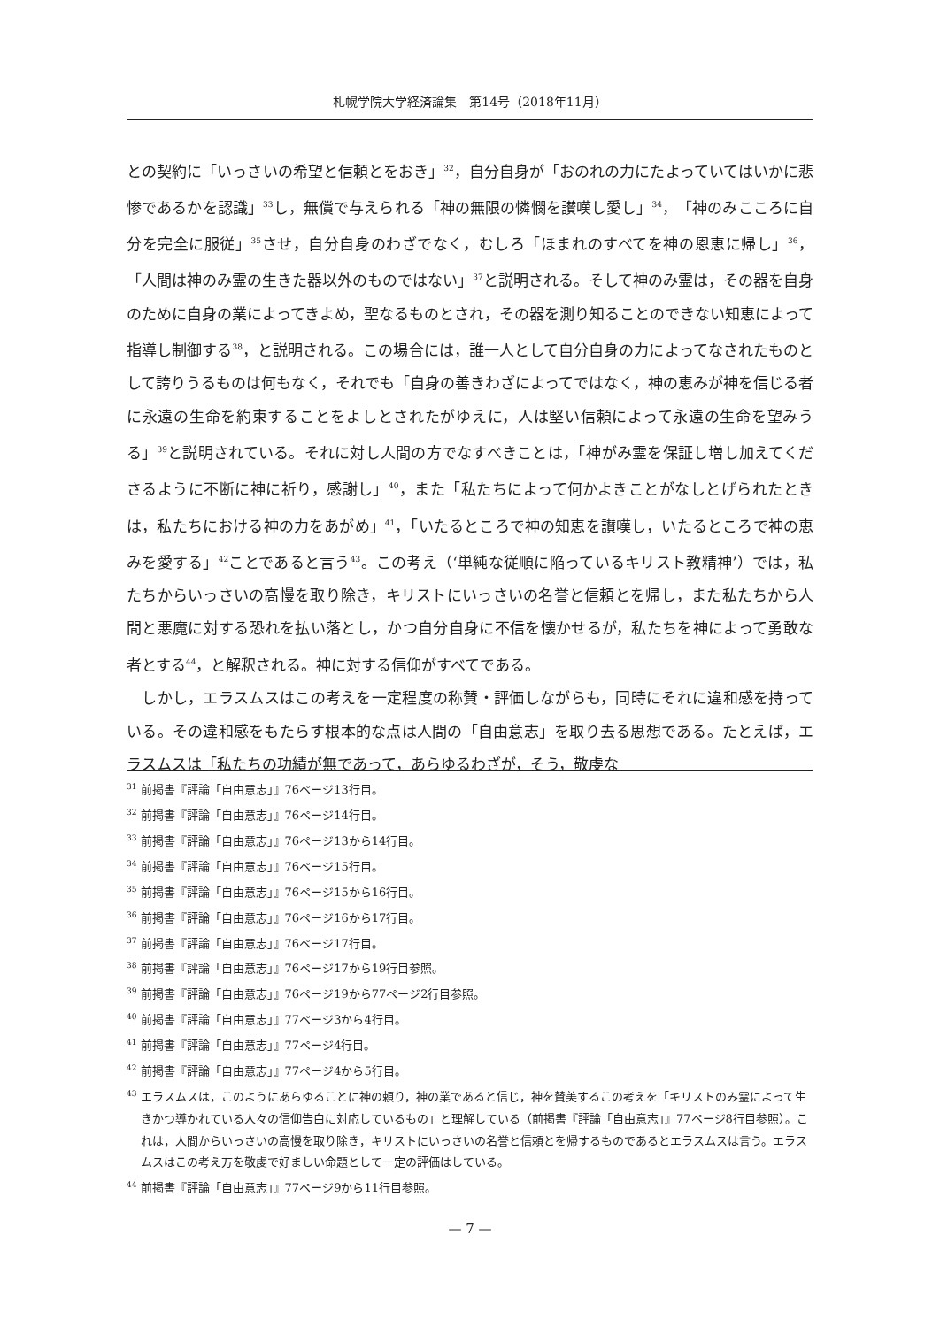札幌学院大学経済論集　第14号（2018年11月）
との契約に「いっさいの希望と信頼とをおき」<sup>32</sup>，自分自身が「おのれの力にたよっていてはいかに悲惨であるかを認識」<sup>33</sup>し，無償で与えられる「神の無限の憐憫を讃嘆し愛し」<sup>34</sup>，「神のみこころに自分を完全に服従」<sup>35</sup>させ，自分自身のわざでなく，むしろ「ほまれのすべてを神の恩恵に帰し」<sup>36</sup>，「人間は神のみ霊の生きた器以外のものではない」<sup>37</sup>と説明される。そして神のみ霊は，その器を自身のために自身の業によってきよめ，聖なるものとされ，その器を測り知ることのできない知恵によって指導し制御する<sup>38</sup>，と説明される。この場合には，誰一人として自分自身の力によってなされたものとして誇りうるものは何もなく，それでも「自身の善きわざによってではなく，神の恵みが神を信じる者に永遠の生命を約束することをよしとされたがゆえに，人は堅い信頼によって永遠の生命を望みうる」<sup>39</sup>と説明されている。それに対し人間の方でなすべきことは，「神がみ霊を保証し増し加えてくださるように不断に神に祈り，感謝し」<sup>40</sup>，また「私たちによって何かよきことがなしとげられたときは，私たちにおける神の力をあがめ」<sup>41</sup>，「いたるところで神の知恵を讃嘆し，いたるところで神の恵みを愛する」<sup>42</sup>ことであると言う<sup>43</sup>。この考え（‘単純な従順に陥っているキリスト教精神’）では，私たちからいっさいの高慢を取り除き，キリストにいっさいの名誉と信頼とを帰し，また私たちから人間と悪魔に対する恐れを払い落とし，かつ自分自身に不信を懐かせるが，私たちを神によって勇敢な者とする<sup>44</sup>，と解釈される。神に対する信仰がすべてである。
　しかし，エラスムスはこの考えを一定程度の称賛・評価しながらも，同時にそれに違和感を持っている。その違和感をもたらす根本的な点は人間の「自由意志」を取り去る思想である。たとえば，エラスムスは「私たちの功績が無であって，あらゆるわざが，そう，敬虔な
<sup>31</sup> 前掲書『評論「自由意志」』76ページ13行目。
<sup>32</sup> 前掲書『評論「自由意志」』76ページ14行目。
<sup>33</sup> 前掲書『評論「自由意志」』76ページ13から14行目。
<sup>34</sup> 前掲書『評論「自由意志」』76ページ15行目。
<sup>35</sup> 前掲書『評論「自由意志」』76ページ15から16行目。
<sup>36</sup> 前掲書『評論「自由意志」』76ページ16から17行目。
<sup>37</sup> 前掲書『評論「自由意志」』76ページ17行目。
<sup>38</sup> 前掲書『評論「自由意志」』76ページ17から19行目参照。
<sup>39</sup> 前掲書『評論「自由意志」』76ページ19から77ページ2行目参照。
<sup>40</sup> 前掲書『評論「自由意志」』77ページ3から4行目。
<sup>41</sup> 前掲書『評論「自由意志」』77ページ4行目。
<sup>42</sup> 前掲書『評論「自由意志」』77ページ4から5行目。
<sup>43</sup> エラスムスは，このようにあらゆることに神の頼り，神の業であると信じ，神を賛美するこの考えを「キリストのみ霊によって生きかつ導かれている人々の信仰告白に対応しているもの」と理解している（前掲書『評論「自由意志」』77ページ8行目参照）。これは，人間からいっさいの高慢を取り除き，キリストにいっさいの名誉と信頼とを帰するものであるとエラスムスは言う。エラスムスはこの考え方を敬虔で好ましい命題として一定の評価はしている。
<sup>44</sup> 前掲書『評論「自由意志」』77ページ9から11行目参照。
— 7 —